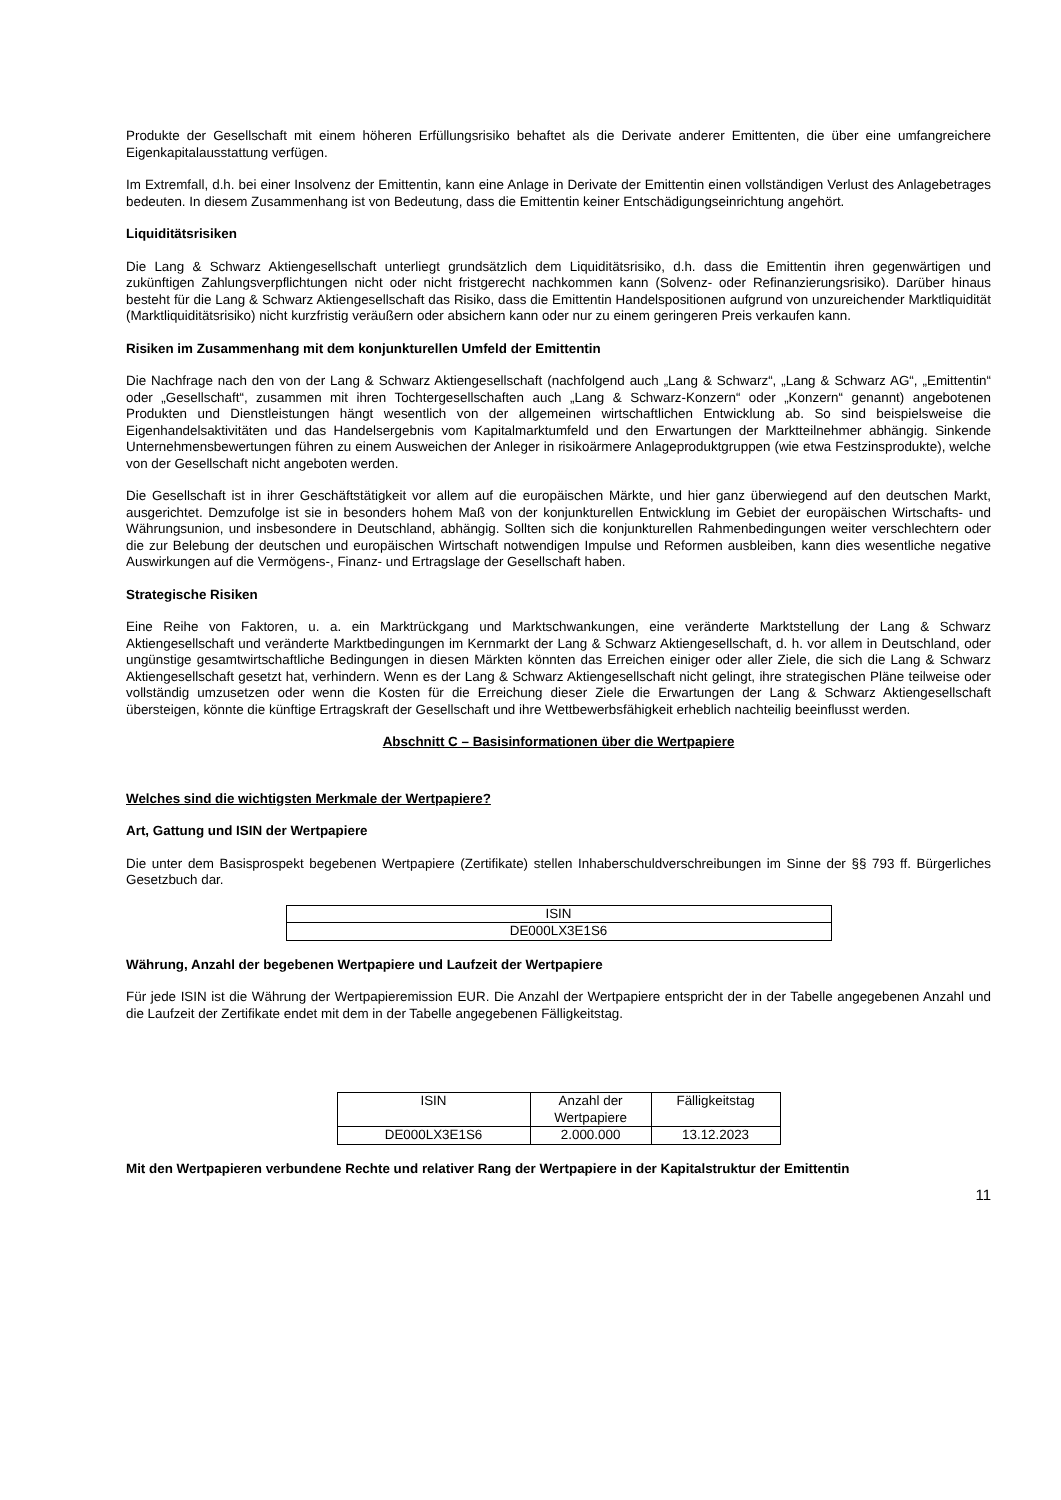Produkte der Gesellschaft mit einem höheren Erfüllungsrisiko behaftet als die Derivate anderer Emittenten, die über eine umfangreichere Eigenkapitalausstattung verfügen.
Im Extremfall, d.h. bei einer Insolvenz der Emittentin, kann eine Anlage in Derivate der Emittentin einen vollständigen Verlust des Anlagebetrages bedeuten. In diesem Zusammenhang ist von Bedeutung, dass die Emittentin keiner Entschädigungseinrichtung angehört.
Liquiditätsrisiken
Die Lang & Schwarz Aktiengesellschaft unterliegt grundsätzlich dem Liquiditätsrisiko, d.h. dass die Emittentin ihren gegenwärtigen und zukünftigen Zahlungsverpflichtungen nicht oder nicht fristgerecht nachkommen kann (Solvenz- oder Refinanzierungsrisiko). Darüber hinaus besteht für die Lang & Schwarz Aktiengesellschaft das Risiko, dass die Emittentin Handelspositionen aufgrund von unzureichender Marktliquidität (Marktliquiditätsrisiko) nicht kurzfristig veräußern oder absichern kann oder nur zu einem geringeren Preis verkaufen kann.
Risiken im Zusammenhang mit dem konjunkturellen Umfeld der Emittentin
Die Nachfrage nach den von der Lang & Schwarz Aktiengesellschaft (nachfolgend auch „Lang & Schwarz“, „Lang & Schwarz AG“, „Emittentin“ oder „Gesellschaft“, zusammen mit ihren Tochtergesellschaften auch „Lang & Schwarz-Konzern“ oder „Konzern“ genannt) angebotenen Produkten und Dienstleistungen hängt wesentlich von der allgemeinen wirtschaftlichen Entwicklung ab. So sind beispielsweise die Eigenhandelsaktivitäten und das Handelsergebnis vom Kapitalmarktumfeld und den Erwartungen der Marktteilnehmer abhängig. Sinkende Unternehmensbewertungen führen zu einem Ausweichen der Anleger in risikoärmere Anlageproduktgruppen (wie etwa Festzinsprodukte), welche von der Gesellschaft nicht angeboten werden.
Die Gesellschaft ist in ihrer Geschäftstätigkeit vor allem auf die europäischen Märkte, und hier ganz überwiegend auf den deutschen Markt, ausgerichtet. Demzufolge ist sie in besonders hohem Maß von der konjunkturellen Entwicklung im Gebiet der europäischen Wirtschafts- und Währungsunion, und insbesondere in Deutschland, abhängig. Sollten sich die konjunkturellen Rahmenbedingungen weiter verschlechtern oder die zur Belebung der deutschen und europäischen Wirtschaft notwendigen Impulse und Reformen ausbleiben, kann dies wesentliche negative Auswirkungen auf die Vermögens-, Finanz- und Ertragslage der Gesellschaft haben.
Strategische Risiken
Eine Reihe von Faktoren, u. a. ein Marktrückgang und Marktschwankungen, eine veränderte Marktstellung der Lang & Schwarz Aktiengesellschaft und veränderte Marktbedingungen im Kernmarkt der Lang & Schwarz Aktiengesellschaft, d. h. vor allem in Deutschland, oder ungünstige gesamtwirtschaftliche Bedingungen in diesen Märkten könnten das Erreichen einiger oder aller Ziele, die sich die Lang & Schwarz Aktiengesellschaft gesetzt hat, verhindern. Wenn es der Lang & Schwarz Aktiengesellschaft nicht gelingt, ihre strategischen Pläne teilweise oder vollständig umzusetzen oder wenn die Kosten für die Erreichung dieser Ziele die Erwartungen der Lang & Schwarz Aktiengesellschaft übersteigen, könnte die künftige Ertragskraft der Gesellschaft und ihre Wettbewerbsfähigkeit erheblich nachteilig beeinflusst werden.
Abschnitt C – Basisinformationen über die Wertpapiere
Welches sind die wichtigsten Merkmale der Wertpapiere?
Art, Gattung und ISIN der Wertpapiere
Die unter dem Basisprospekt begebenen Wertpapiere (Zertifikate) stellen Inhaberschuldverschreibungen im Sinne der §§ 793 ff. Bürgerliches Gesetzbuch dar.
| ISIN |
| --- |
| DE000LX3E1S6 |
Währung, Anzahl der begebenen Wertpapiere und Laufzeit der Wertpapiere
Für jede ISIN ist die Währung der Wertpapieremission EUR. Die Anzahl der Wertpapiere entspricht der in der Tabelle angegebenen Anzahl und die Laufzeit der Zertifikate endet mit dem in der Tabelle angegebenen Fälligkeitstag.
| ISIN | Anzahl der Wertpapiere | Fälligkeitstag |
| --- | --- | --- |
| DE000LX3E1S6 | 2.000.000 | 13.12.2023 |
Mit den Wertpapieren verbundene Rechte und relativer Rang der Wertpapiere in der Kapitalstruktur der Emittentin
11